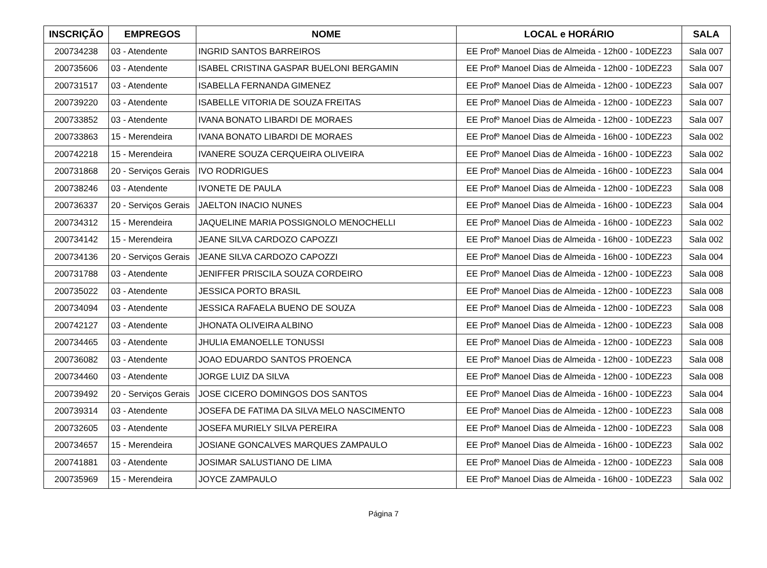| INSCRIÇÃO | EMPREGOS | NOME | LOCAL e HORÁRIO | SALA |
| --- | --- | --- | --- | --- |
| 200734238 | 03 - Atendente | INGRID SANTOS BARREIROS | EE Profº Manoel Dias de Almeida - 12h00 - 10DEZ23 | Sala 007 |
| 200735606 | 03 - Atendente | ISABEL CRISTINA GASPAR BUELONI BERGAMIN | EE Profº Manoel Dias de Almeida - 12h00 - 10DEZ23 | Sala 007 |
| 200731517 | 03 - Atendente | ISABELLA FERNANDA GIMENEZ | EE Profº Manoel Dias de Almeida - 12h00 - 10DEZ23 | Sala 007 |
| 200739220 | 03 - Atendente | ISABELLE VITORIA DE SOUZA FREITAS | EE Profº Manoel Dias de Almeida - 12h00 - 10DEZ23 | Sala 007 |
| 200733852 | 03 - Atendente | IVANA BONATO LIBARDI DE MORAES | EE Profº Manoel Dias de Almeida - 12h00 - 10DEZ23 | Sala 007 |
| 200733863 | 15 - Merendeira | IVANA BONATO LIBARDI DE MORAES | EE Profº Manoel Dias de Almeida - 16h00 - 10DEZ23 | Sala 002 |
| 200742218 | 15 - Merendeira | IVANERE SOUZA CERQUEIRA OLIVEIRA | EE Profº Manoel Dias de Almeida - 16h00 - 10DEZ23 | Sala 002 |
| 200731868 | 20 - Serviços Gerais | IVO RODRIGUES | EE Profº Manoel Dias de Almeida - 16h00 - 10DEZ23 | Sala 004 |
| 200738246 | 03 - Atendente | IVONETE DE PAULA | EE Profº Manoel Dias de Almeida - 12h00 - 10DEZ23 | Sala 008 |
| 200736337 | 20 - Serviços Gerais | JAELTON INACIO NUNES | EE Profº Manoel Dias de Almeida - 16h00 - 10DEZ23 | Sala 004 |
| 200734312 | 15 - Merendeira | JAQUELINE MARIA POSSIGNOLO MENOCHELLI | EE Profº Manoel Dias de Almeida - 16h00 - 10DEZ23 | Sala 002 |
| 200734142 | 15 - Merendeira | JEANE SILVA CARDOZO CAPOZZI | EE Profº Manoel Dias de Almeida - 16h00 - 10DEZ23 | Sala 002 |
| 200734136 | 20 - Serviços Gerais | JEANE SILVA CARDOZO CAPOZZI | EE Profº Manoel Dias de Almeida - 16h00 - 10DEZ23 | Sala 004 |
| 200731788 | 03 - Atendente | JENIFFER PRISCILA SOUZA CORDEIRO | EE Profº Manoel Dias de Almeida - 12h00 - 10DEZ23 | Sala 008 |
| 200735022 | 03 - Atendente | JESSICA PORTO BRASIL | EE Profº Manoel Dias de Almeida - 12h00 - 10DEZ23 | Sala 008 |
| 200734094 | 03 - Atendente | JESSICA RAFAELA BUENO DE SOUZA | EE Profº Manoel Dias de Almeida - 12h00 - 10DEZ23 | Sala 008 |
| 200742127 | 03 - Atendente | JHONATA OLIVEIRA ALBINO | EE Profº Manoel Dias de Almeida - 12h00 - 10DEZ23 | Sala 008 |
| 200734465 | 03 - Atendente | JHULIA EMANOELLE TONUSSI | EE Profº Manoel Dias de Almeida - 12h00 - 10DEZ23 | Sala 008 |
| 200736082 | 03 - Atendente | JOAO EDUARDO SANTOS PROENCA | EE Profº Manoel Dias de Almeida - 12h00 - 10DEZ23 | Sala 008 |
| 200734460 | 03 - Atendente | JORGE LUIZ DA SILVA | EE Profº Manoel Dias de Almeida - 12h00 - 10DEZ23 | Sala 008 |
| 200739492 | 20 - Serviços Gerais | JOSE CICERO DOMINGOS DOS SANTOS | EE Profº Manoel Dias de Almeida - 16h00 - 10DEZ23 | Sala 004 |
| 200739314 | 03 - Atendente | JOSEFA DE FATIMA DA SILVA MELO NASCIMENTO | EE Profº Manoel Dias de Almeida - 12h00 - 10DEZ23 | Sala 008 |
| 200732605 | 03 - Atendente | JOSEFA MURIELY SILVA PEREIRA | EE Profº Manoel Dias de Almeida - 12h00 - 10DEZ23 | Sala 008 |
| 200734657 | 15 - Merendeira | JOSIANE GONCALVES MARQUES ZAMPAULO | EE Profº Manoel Dias de Almeida - 16h00 - 10DEZ23 | Sala 002 |
| 200741881 | 03 - Atendente | JOSIMAR SALUSTIANO DE LIMA | EE Profº Manoel Dias de Almeida - 12h00 - 10DEZ23 | Sala 008 |
| 200735969 | 15 - Merendeira | JOYCE ZAMPAULO | EE Profº Manoel Dias de Almeida - 16h00 - 10DEZ23 | Sala 002 |
Página 7